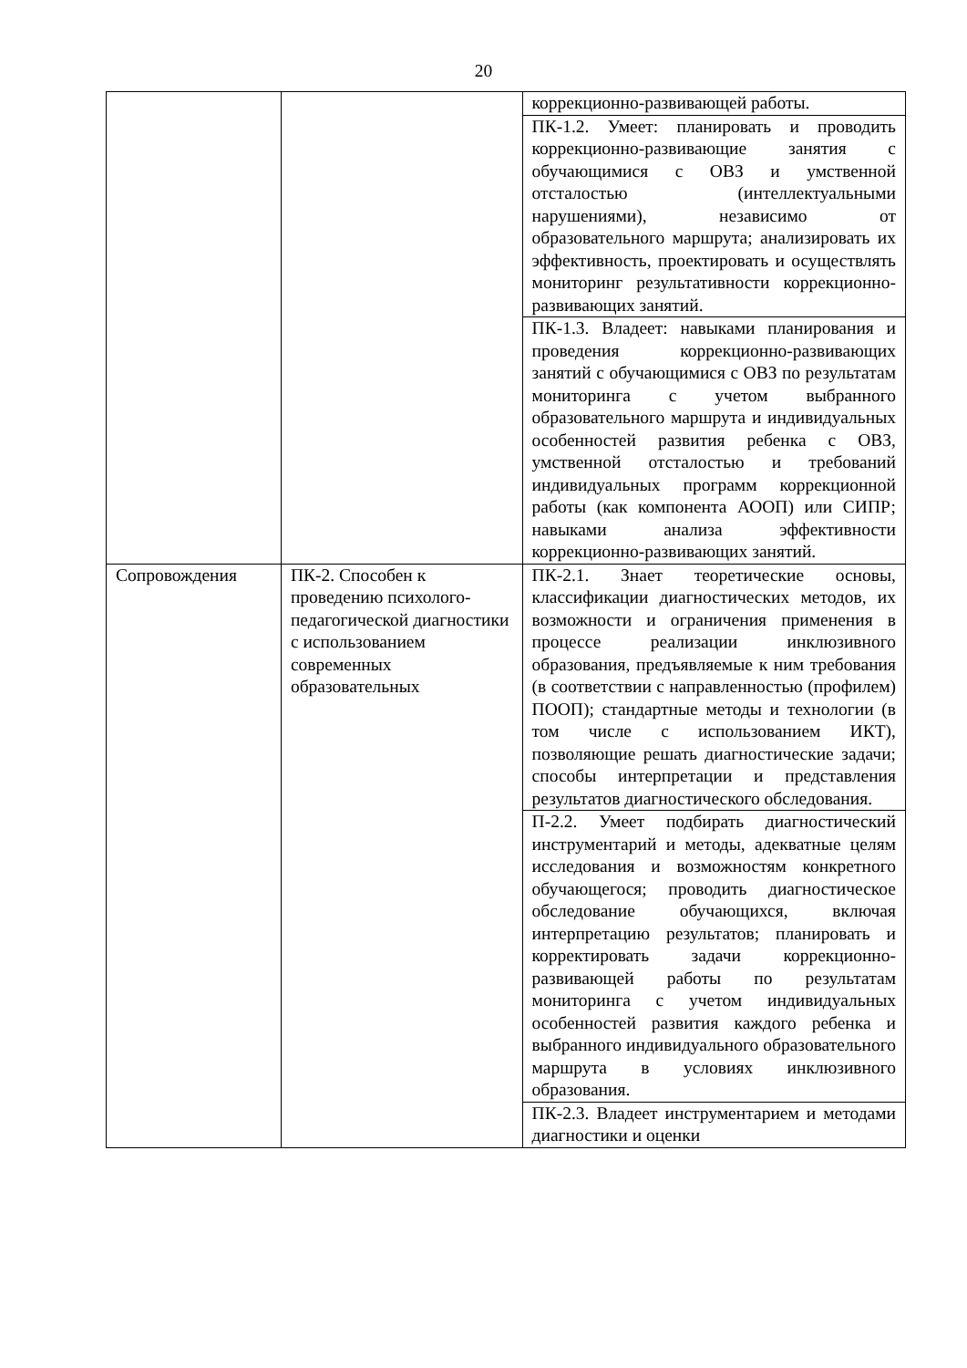20
| | | коррекционно-развивающей работы. |
| | | ПК-1.2. Умеет: планировать и проводить коррекционно-развивающие занятия с обучающимися с ОВЗ и умственной отсталостью (интеллектуальными нарушениями), независимо от образовательного маршрута; анализировать их эффективность, проектировать и осуществлять мониторинг результативности коррекционно-развивающих занятий. |
| | | ПК-1.3. Владеет: навыками планирования и проведения коррекционно-развивающих занятий с обучающимися с ОВЗ по результатам мониторинга с учетом выбранного образовательного маршрута и индивидуальных особенностей развития ребенка с ОВЗ, умственной отсталостью и требований индивидуальных программ коррекционной работы (как компонента АООП) или СИПР; навыками анализа эффективности коррекционно-развивающих занятий. |
| Сопровождения | ПК-2. Способен к проведению психолого-педагогической диагностики с использованием современных образовательных | ПК-2.1. Знает теоретические основы, классификации диагностических методов, их возможности и ограничения применения в процессе реализации инклюзивного образования, предъявляемые к ним требования (в соответствии с направленностью (профилем) ПООП); стандартные методы и технологии (в том числе с использованием ИКТ), позволяющие решать диагностические задачи; способы интерпретации и представления результатов диагностического обследования. |
| | | П-2.2. Умеет подбирать диагностический инструментарий и методы, адекватные целям исследования и возможностям конкретного обучающегося; проводить диагностическое обследование обучающихся, включая интерпретацию результатов; планировать и корректировать задачи коррекционно-развивающей работы по результатам мониторинга с учетом индивидуальных особенностей развития каждого ребенка и выбранного индивидуального образовательного маршрута в условиях инклюзивного образования. |
| | | ПК-2.3. Владеет инструментарием и методами диагностики и оценки |